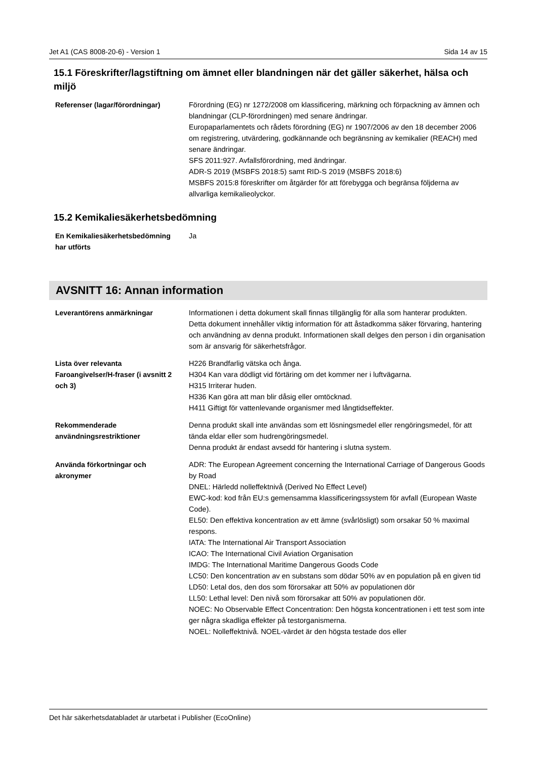Jet A1 (CAS 8008-20-6) - Version 1 Sida 14 av 15
15.1 Föreskrifter/lagstiftning om ämnet eller blandningen när det gäller säkerhet, hälsa och miljö
| Referenser (lagar/förordningar) | Förordning (EG) nr 1272/2008 om klassificering, märkning och förpackning av ämnen och blandningar (CLP-förordningen) med senare ändringar. Europaparlamentets och rådets förordning (EG) nr 1907/2006 av den 18 december 2006 om registrering, utvärdering, godkännande och begränsning av kemikalier (REACH) med senare ändringar. SFS 2011:927. Avfallsförordning, med ändringar. ADR-S 2019 (MSBFS 2018:5) samt RID-S 2019 (MSBFS 2018:6) MSBFS 2015:8 föreskrifter om åtgärder för att förebygga och begränsa följderna av allvarliga kemikalieolyckor. |
15.2 Kemikaliesäkerhetsbedömning
| En Kemikaliesäkerhetsbedömning har utförts | Ja |
AVSNITT 16: Annan information
| Leverantörens anmärkningar | Informationen i detta dokument skall finnas tillgänglig för alla som hanterar produkten. Detta dokument innehåller viktig information för att åstadkomma säker förvaring, hantering och användning av denna produkt. Informationen skall delges den person i din organisation som är ansvarig för säkerhetsfrågor. |
| Lista över relevanta Faroangivelser/H-fraser (i avsnitt 2 och 3) | H226 Brandfarlig vätska och ånga. H304 Kan vara dödligt vid förtäring om det kommer ner i luftvägarna. H315 Irriterar huden. H336 Kan göra att man blir dåsig eller omtöcknad. H411 Giftigt för vattenlevande organismer med långtidseffekter. |
| Rekommenderade användningsrestriktioner | Denna produkt skall inte användas som ett lösningsmedel eller rengöringsmedel, för att tända eldar eller som hudrengöringsmedel. Denna produkt är endast avsedd för hantering i slutna system. |
| Använda förkortningar och akronymer | ADR: The European Agreement concerning the International Carriage of Dangerous Goods by Road DNEL: Härledd nolleffektnivå (Derived No Effect Level) EWC-kod: kod från EU:s gemensamma klassificeringssystem för avfall (European Waste Code). EL50: Den effektiva koncentration av ett ämne (svårlösligt) som orsakar 50 % maximal respons. IATA: The International Air Transport Association ICAO: The International Civil Aviation Organisation IMDG: The International Maritime Dangerous Goods Code LC50: Den koncentration av en substans som dödar 50% av en population på en given tid LD50: Letal dos, den dos som förorsakar att 50% av populationen dör LL50: Lethal level: Den nivå som förorsakar att 50% av populationen dör. NOEC: No Observable Effect Concentration: Den högsta koncentrationen i ett test som inte ger några skadliga effekter på testorganismerna. NOEL: Nolleffektnivå. NOEL-värdet är den högsta testade dos eller |
Det här säkerhetsdatabladet är utarbetat i Publisher (EcoOnline)